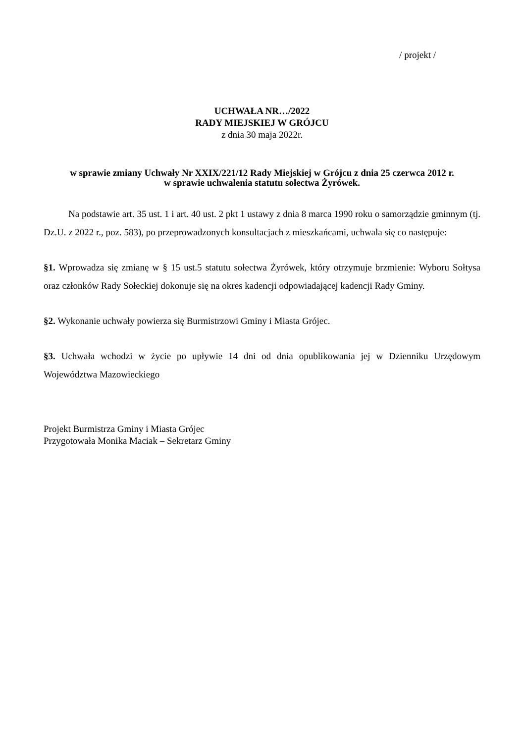/ projekt /
UCHWAŁA NR…/2022
RADY MIEJSKIEJ W GRÓJCU
z dnia 30 maja 2022r.
w sprawie zmiany Uchwały Nr XXIX/221/12 Rady Miejskiej w Grójcu z dnia 25 czerwca 2012 r.
w sprawie uchwalenia statutu sołectwa Żyrówek.
Na podstawie art. 35 ust. 1 i art. 40 ust. 2 pkt 1 ustawy z dnia 8 marca 1990 roku o samorządzie gminnym (tj. Dz.U. z 2022 r., poz. 583), po przeprowadzonych konsultacjach z mieszkańcami, uchwala się co następuje:
§1. Wprowadza się zmianę w § 15 ust.5 statutu sołectwa Żyrówek, który otrzymuje brzmienie: Wyboru Sołtysa oraz członków Rady Sołeckiej dokonuje się na okres kadencji odpowiadającej kadencji Rady Gminy.
§2. Wykonanie uchwały powierza się Burmistrzowi Gminy i Miasta Grójec.
§3. Uchwała wchodzi w życie po upływie 14 dni od dnia opublikowania jej w Dzienniku Urzędowym Województwa Mazowieckiego
Projekt Burmistrza Gminy i Miasta Grójec
Przygotowała Monika Maciak – Sekretarz Gminy